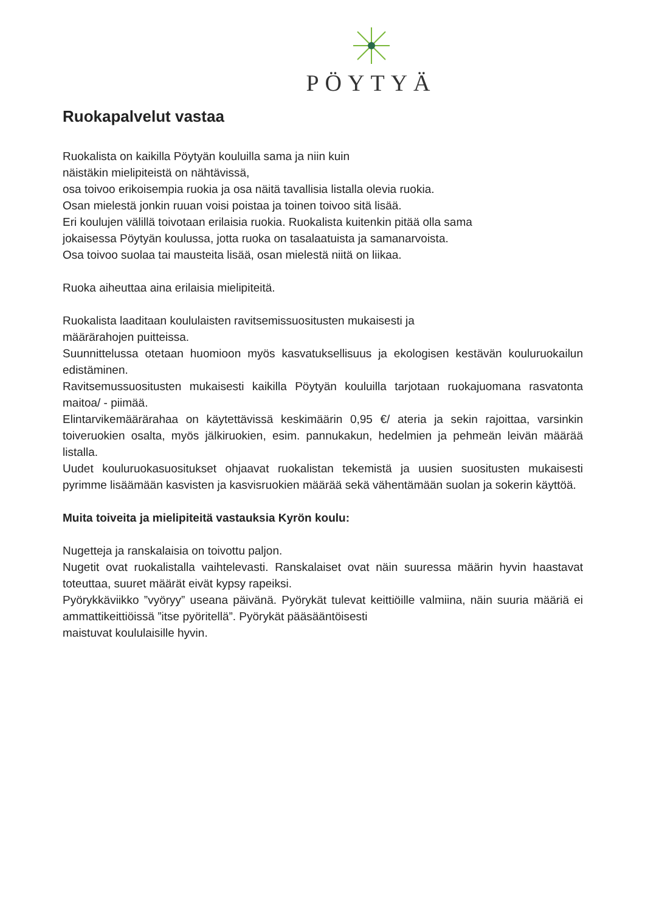PÖYTYÄ
Ruokapalvelut vastaa
Ruokalista on kaikilla Pöytyän kouluilla sama ja niin kuin
näistäkin mielipiteistä on nähtävissä,
osa toivoo erikoisempia ruokia ja osa näitä tavallisia listalla olevia ruokia.
Osan mielestä jonkin ruuan voisi poistaa ja toinen toivoo sitä lisää.
Eri koulujen välillä toivotaan erilaisia ruokia. Ruokalista kuitenkin pitää olla sama
jokaisessa Pöytyän koulussa, jotta ruoka on tasalaatuista ja samanarvoista.
Osa toivoo suolaa tai mausteita lisää, osan mielestä niitä on liikaa.
Ruoka aiheuttaa aina erilaisia mielipiteitä.
Ruokalista laaditaan koululaisten ravitsemissuositusten mukaisesti ja
määrärahojen puitteissa.
Suunnittelussa otetaan huomioon myös kasvatuksellisuus ja ekologisen kestävän kouluruokailun edistäminen.
Ravitsemussuositusten mukaisesti kaikilla Pöytyän kouluilla tarjotaan ruokajuomana rasvatonta maitoa/ - piimää.
Elintarvikemäärärahaa on käytettävissä keskimäärin 0,95 €/ ateria ja sekin rajoittaa, varsinkin toiveruokien osalta, myös jälkiruokien, esim. pannukakun, hedelmien ja pehmeän leivän määrää listalla.
Uudet kouluruokasuositukset ohjaavat ruokalistan tekemistä ja uusien suositusten mukaisesti pyrimme lisäämään kasvisten ja kasvisruokien määrää sekä vähentämään suolan ja sokerin käyttöä.
Muita toiveita ja mielipiteitä vastauksia Kyrön koulu:
Nugetteja ja ranskalaisia on toivottu paljon.
Nugetit ovat ruokalistalla vaihtelevasti. Ranskalaiset ovat näin suuressa määrin hyvin haastavat toteuttaa, suuret määrät eivät kypsy rapeiksi.
Pyörykkäviikko ”vyöryy” useana päivänä. Pyörykät tulevat keittiöille valmiina, näin suuria määriä ei ammattikeittiöissä ”itse pyöritellä”. Pyörykät pääsääntöisesti
maistuvat koululaisille hyvin.